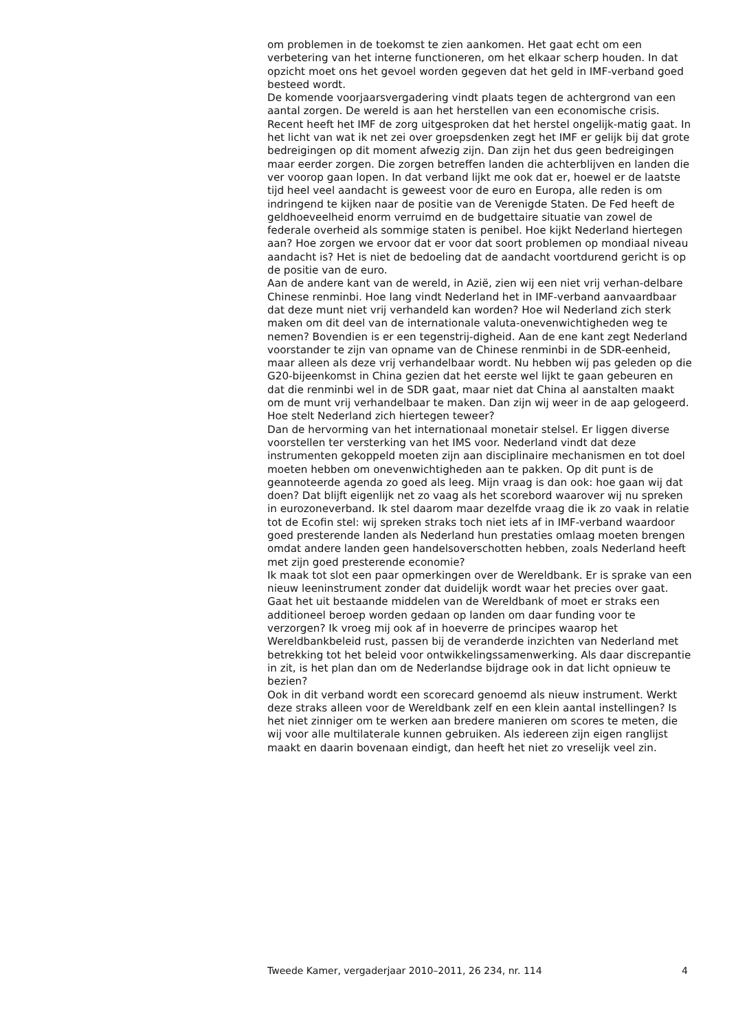om problemen in de toekomst te zien aankomen. Het gaat echt om een verbetering van het interne functioneren, om het elkaar scherp houden. In dat opzicht moet ons het gevoel worden gegeven dat het geld in IMF-verband goed besteed wordt.
De komende voorjaarsvergadering vindt plaats tegen de achtergrond van een aantal zorgen. De wereld is aan het herstellen van een economische crisis. Recent heeft het IMF de zorg uitgesproken dat het herstel ongelijk-matig gaat. In het licht van wat ik net zei over groepsdenken zegt het IMF er gelijk bij dat grote bedreigingen op dit moment afwezig zijn. Dan zijn het dus geen bedreigingen maar eerder zorgen. Die zorgen betreffen landen die achterblijven en landen die ver voorop gaan lopen. In dat verband lijkt me ook dat er, hoewel er de laatste tijd heel veel aandacht is geweest voor de euro en Europa, alle reden is om indringend te kijken naar de positie van de Verenigde Staten. De Fed heeft de geldhoeveelheid enorm verruimd en de budgettaire situatie van zowel de federale overheid als sommige staten is penibel. Hoe kijkt Nederland hiertegen aan? Hoe zorgen we ervoor dat er voor dat soort problemen op mondiaal niveau aandacht is? Het is niet de bedoeling dat de aandacht voortdurend gericht is op de positie van de euro.
Aan de andere kant van de wereld, in Azië, zien wij een niet vrij verhan-delbare Chinese renminbi. Hoe lang vindt Nederland het in IMF-verband aanvaardbaar dat deze munt niet vrij verhandeld kan worden? Hoe wil Nederland zich sterk maken om dit deel van de internationale valuta-onevenwichtigheden weg te nemen? Bovendien is er een tegenstrij-digheid. Aan de ene kant zegt Nederland voorstander te zijn van opname van de Chinese renminbi in de SDR-eenheid, maar alleen als deze vrij verhandelbaar wordt. Nu hebben wij pas geleden op die G20-bijeenkomst in China gezien dat het eerste wel lijkt te gaan gebeuren en dat die renminbi wel in de SDR gaat, maar niet dat China al aanstalten maakt om de munt vrij verhandelbaar te maken. Dan zijn wij weer in de aap gelogeerd. Hoe stelt Nederland zich hiertegen teweer?
Dan de hervorming van het internationaal monetair stelsel. Er liggen diverse voorstellen ter versterking van het IMS voor. Nederland vindt dat deze instrumenten gekoppeld moeten zijn aan disciplinaire mechanismen en tot doel moeten hebben om onevenwichtigheden aan te pakken. Op dit punt is de geannoteerde agenda zo goed als leeg. Mijn vraag is dan ook: hoe gaan wij dat doen? Dat blijft eigenlijk net zo vaag als het scorebord waarover wij nu spreken in eurozoneverband. Ik stel daarom maar dezelfde vraag die ik zo vaak in relatie tot de Ecofin stel: wij spreken straks toch niet iets af in IMF-verband waardoor goed presterende landen als Nederland hun prestaties omlaag moeten brengen omdat andere landen geen handelsoverschotten hebben, zoals Nederland heeft met zijn goed presterende economie?
Ik maak tot slot een paar opmerkingen over de Wereldbank. Er is sprake van een nieuw leeninstrument zonder dat duidelijk wordt waar het precies over gaat. Gaat het uit bestaande middelen van de Wereldbank of moet er straks een additioneel beroep worden gedaan op landen om daar funding voor te verzorgen? Ik vroeg mij ook af in hoeverre de principes waarop het Wereldbankbeleid rust, passen bij de veranderde inzichten van Nederland met betrekking tot het beleid voor ontwikkelingssamenwerking. Als daar discrepantie in zit, is het plan dan om de Nederlandse bijdrage ook in dat licht opnieuw te bezien?
Ook in dit verband wordt een scorecard genoemd als nieuw instrument. Werkt deze straks alleen voor de Wereldbank zelf en een klein aantal instellingen? Is het niet zinniger om te werken aan bredere manieren om scores te meten, die wij voor alle multilaterale kunnen gebruiken. Als iedereen zijn eigen ranglijst maakt en daarin bovenaan eindigt, dan heeft het niet zo vreselijk veel zin.
Tweede Kamer, vergaderjaar 2010–2011, 26 234, nr. 114 4